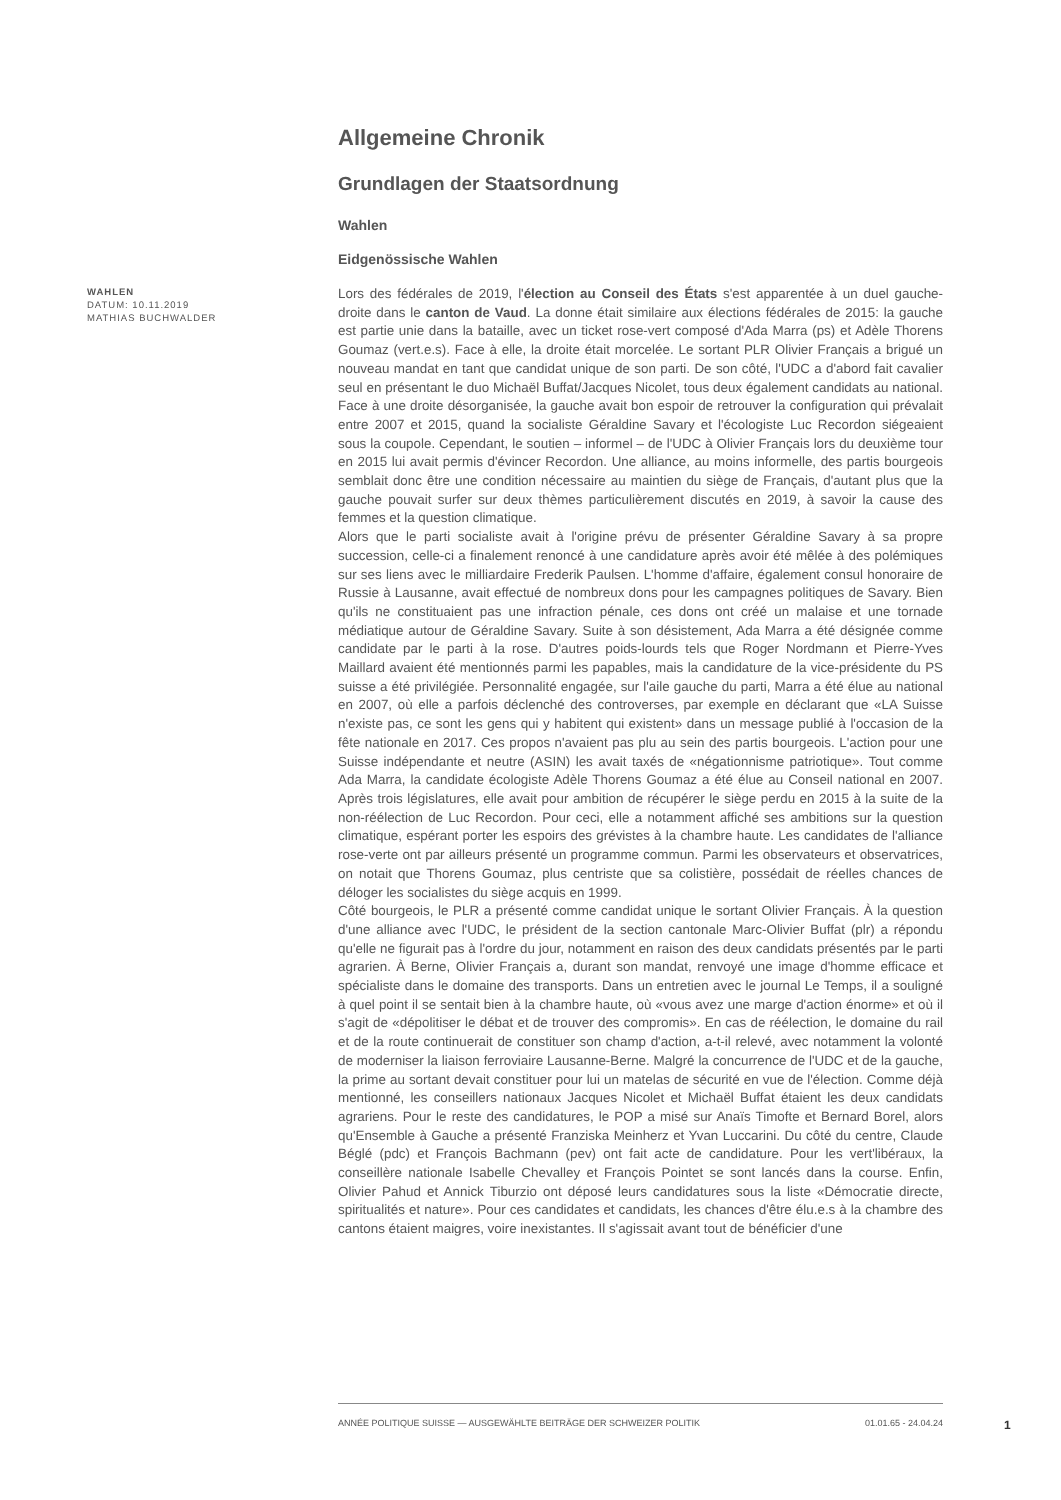Allgemeine Chronik
Grundlagen der Staatsordnung
Wahlen
Eidgenössische Wahlen
WAHLEN
DATUM: 10.11.2019
MATHIAS BUCHWALDER
Lors des fédérales de 2019, l'élection au Conseil des États s'est apparentée à un duel gauche-droite dans le canton de Vaud. La donne était similaire aux élections fédérales de 2015: la gauche est partie unie dans la bataille, avec un ticket rose-vert composé d'Ada Marra (ps) et Adèle Thorens Goumaz (vert.e.s). Face à elle, la droite était morcelée. Le sortant PLR Olivier Français a brigué un nouveau mandat en tant que candidat unique de son parti. De son côté, l'UDC a d'abord fait cavalier seul en présentant le duo Michaël Buffat/Jacques Nicolet, tous deux également candidats au national. Face à une droite désorganisée, la gauche avait bon espoir de retrouver la configuration qui prévalait entre 2007 et 2015, quand la socialiste Géraldine Savary et l'écologiste Luc Recordon siégeaient sous la coupole. Cependant, le soutien – informel – de l'UDC à Olivier Français lors du deuxième tour en 2015 lui avait permis d'évincer Recordon. Une alliance, au moins informelle, des partis bourgeois semblait donc être une condition nécessaire au maintien du siège de Français, d'autant plus que la gauche pouvait surfer sur deux thèmes particulièrement discutés en 2019, à savoir la cause des femmes et la question climatique.
Alors que le parti socialiste avait à l'origine prévu de présenter Géraldine Savary à sa propre succession, celle-ci a finalement renoncé à une candidature après avoir été mêlée à des polémiques sur ses liens avec le milliardaire Frederik Paulsen. L'homme d'affaire, également consul honoraire de Russie à Lausanne, avait effectué de nombreux dons pour les campagnes politiques de Savary. Bien qu'ils ne constituaient pas une infraction pénale, ces dons ont créé un malaise et une tornade médiatique autour de Géraldine Savary. Suite à son désistement, Ada Marra a été désignée comme candidate par le parti à la rose. D'autres poids-lourds tels que Roger Nordmann et Pierre-Yves Maillard avaient été mentionnés parmi les papables, mais la candidature de la vice-présidente du PS suisse a été privilégiée. Personnalité engagée, sur l'aile gauche du parti, Marra a été élue au national en 2007, où elle a parfois déclenché des controverses, par exemple en déclarant que «LA Suisse n'existe pas, ce sont les gens qui y habitent qui existent» dans un message publié à l'occasion de la fête nationale en 2017. Ces propos n'avaient pas plu au sein des partis bourgeois. L'action pour une Suisse indépendante et neutre (ASIN) les avait taxés de «négationnisme patriotique». Tout comme Ada Marra, la candidate écologiste Adèle Thorens Goumaz a été élue au Conseil national en 2007. Après trois législatures, elle avait pour ambition de récupérer le siège perdu en 2015 à la suite de la non-réélection de Luc Recordon. Pour ceci, elle a notamment affiché ses ambitions sur la question climatique, espérant porter les espoirs des grévistes à la chambre haute. Les candidates de l'alliance rose-verte ont par ailleurs présenté un programme commun. Parmi les observateurs et observatrices, on notait que Thorens Goumaz, plus centriste que sa colistière, possédait de réelles chances de déloger les socialistes du siège acquis en 1999.
Côté bourgeois, le PLR a présenté comme candidat unique le sortant Olivier Français. À la question d'une alliance avec l'UDC, le président de la section cantonale Marc-Olivier Buffat (plr) a répondu qu'elle ne figurait pas à l'ordre du jour, notamment en raison des deux candidats présentés par le parti agrarien. À Berne, Olivier Français a, durant son mandat, renvoyé une image d'homme efficace et spécialiste dans le domaine des transports. Dans un entretien avec le journal Le Temps, il a souligné à quel point il se sentait bien à la chambre haute, où «vous avez une marge d'action énorme» et où il s'agit de «dépolitiser le débat et de trouver des compromis». En cas de réélection, le domaine du rail et de la route continuerait de constituer son champ d'action, a-t-il relevé, avec notamment la volonté de moderniser la liaison ferroviaire Lausanne-Berne. Malgré la concurrence de l'UDC et de la gauche, la prime au sortant devait constituer pour lui un matelas de sécurité en vue de l'élection. Comme déjà mentionné, les conseillers nationaux Jacques Nicolet et Michaël Buffat étaient les deux candidats agrariens. Pour le reste des candidatures, le POP a misé sur Anaïs Timofte et Bernard Borel, alors qu'Ensemble à Gauche a présenté Franziska Meinherz et Yvan Luccarini. Du côté du centre, Claude Béglé (pdc) et François Bachmann (pev) ont fait acte de candidature. Pour les vert'libéraux, la conseillère nationale Isabelle Chevalley et François Pointet se sont lancés dans la course. Enfin, Olivier Pahud et Annick Tiburzio ont déposé leurs candidatures sous la liste «Démocratie directe, spiritualités et nature». Pour ces candidates et candidats, les chances d'être élu.e.s à la chambre des cantons étaient maigres, voire inexistantes. Il s'agissait avant tout de bénéficier d'une
ANNÉE POLITIQUE SUISSE — AUSGEWÄHLTE BEITRÄGE DER SCHWEIZER POLITIK 01.01.65 - 24.04.24
1